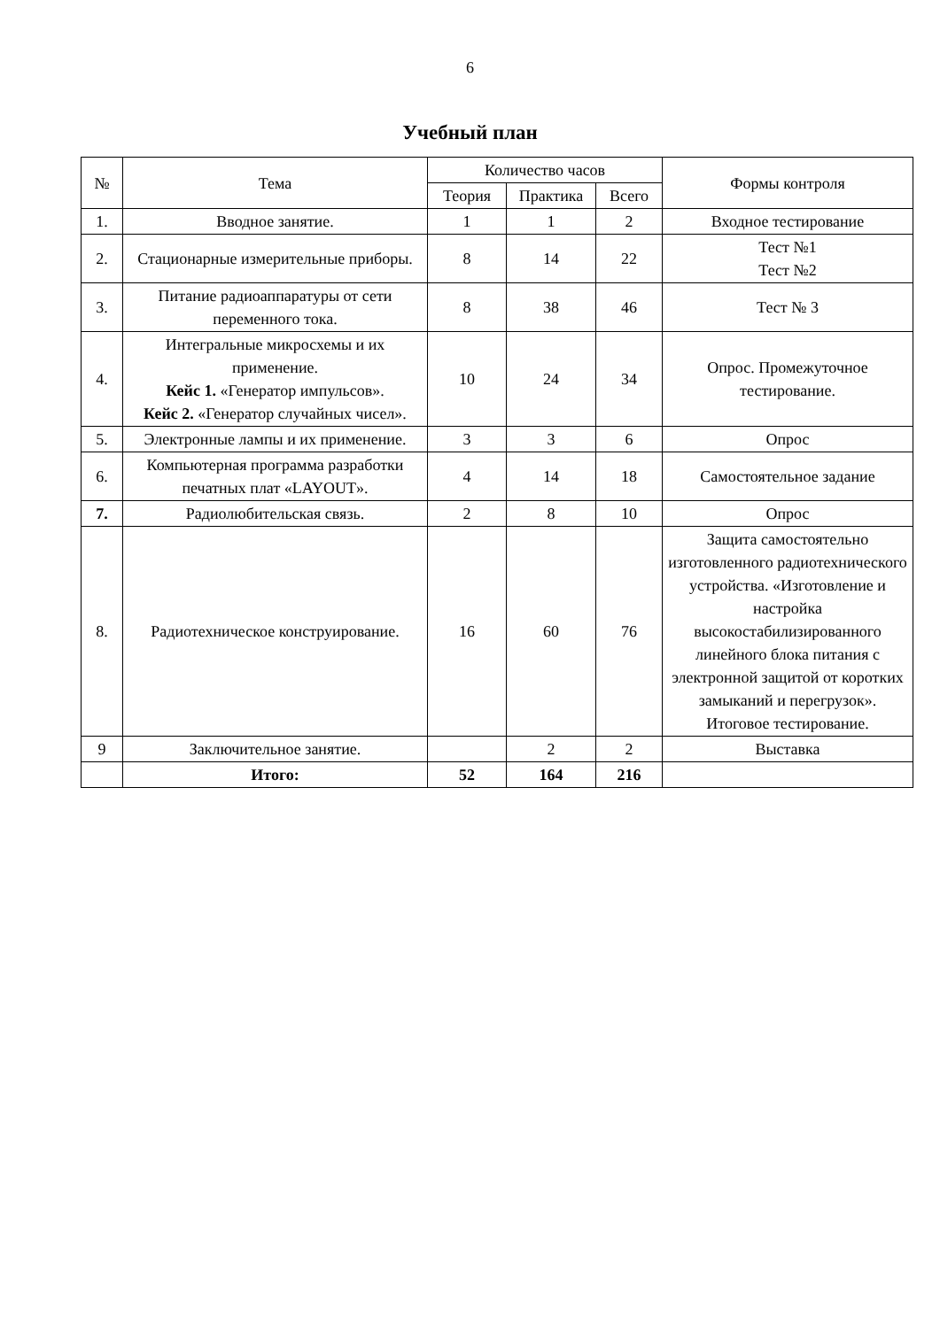6
Учебный план
| № | Тема | Количество часов | | | Формы контроля |
| --- | --- | --- | --- | --- | --- |
| | | Теория | Практика | Всего | |
| 1. | Вводное занятие. | 1 | 1 | 2 | Входное тестирование |
| 2. | Стационарные измерительные приборы. | 8 | 14 | 22 | Тест №1 Тест №2 |
| 3. | Питание радиоаппаратуры от сети переменного тока. | 8 | 38 | 46 | Тест № 3 |
| 4. | Интегральные микросхемы и их применение. Кейс 1. «Генератор импульсов». Кейс 2. «Генератор случайных чисел». | 10 | 24 | 34 | Опрос. Промежуточное тестирование. |
| 5. | Электронные лампы и их применение. | 3 | 3 | 6 | Опрос |
| 6. | Компьютерная программа разработки печатных плат «LAYOUT». | 4 | 14 | 18 | Самостоятельное задание |
| 7. | Радиолюбительская связь. | 2 | 8 | 10 | Опрос |
| 8. | Радиотехническое конструирование. | 16 | 60 | 76 | Защита самостоятельно изготовленного радиотехнического устройства. «Изготовление и настройка высокостабилизированного линейного блока питания с электронной защитой от коротких замыканий и перегрузок». Итоговое тестирование. |
| 9 | Заключительное занятие. | | 2 | 2 | Выставка |
| | Итого: | 52 | 164 | 216 | |